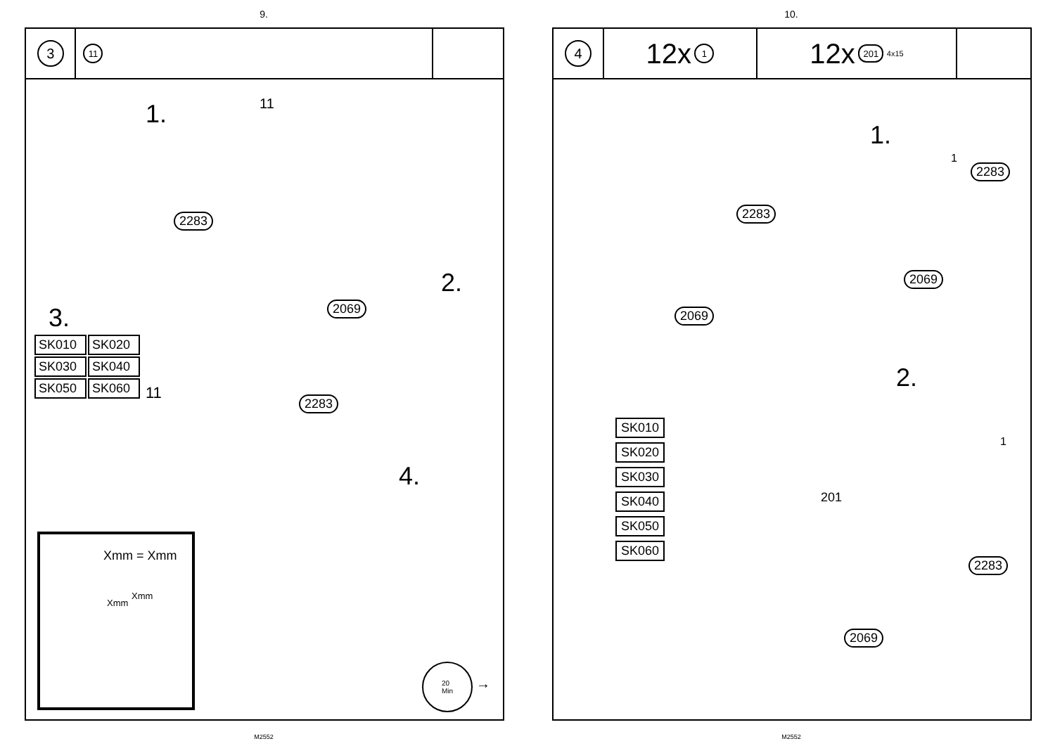9.
3
11
1. 11
2283
2.
2069
2283
3.
SK010 SK020 SK030 SK040 SK050 SK060
11
4.
Xmm = Xmm
Xmm
Xmm
20
Min
→
M2552
10.
4
12x 1
12x 201 4x15
1.
1
2283
2283
2069
2069
2.
1
201
SK010
SK020
SK030
SK040
SK050
SK060
2283
2069
M2552